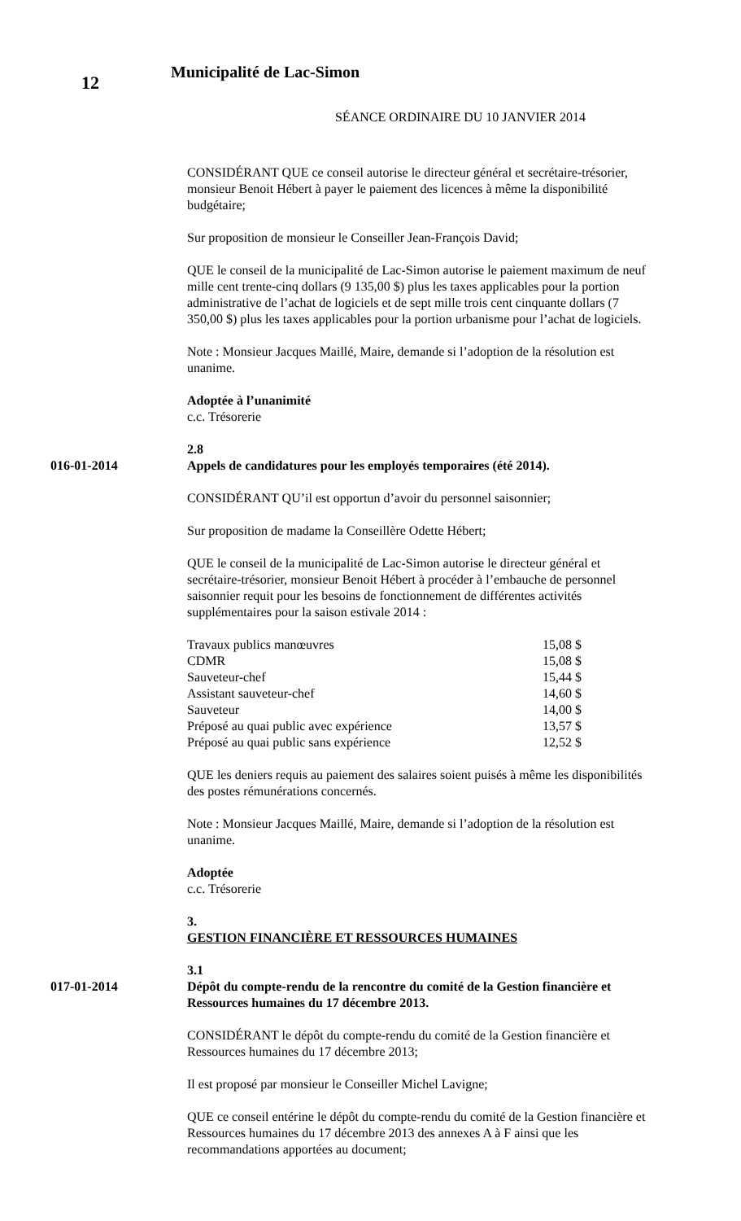12
Municipalité de Lac-Simon
SÉANCE ORDINAIRE DU 10 JANVIER 2014
CONSIDÉRANT QUE ce conseil autorise le directeur général et secrétaire-trésorier, monsieur Benoit Hébert à payer le paiement des licences à même la disponibilité budgétaire;
Sur proposition de monsieur le Conseiller Jean-François David;
QUE le conseil de la municipalité de Lac-Simon autorise le paiement maximum de neuf mille cent trente-cinq dollars (9 135,00 $) plus les taxes applicables pour la portion administrative de l’achat de logiciels et de sept mille trois cent cinquante dollars (7 350,00 $) plus les taxes applicables pour la portion urbanisme pour l’achat de logiciels.
Note : Monsieur Jacques Maillé, Maire, demande si l’adoption de la résolution est unanime.
Adoptée à l’unanimité
c.c. Trésorerie
2.8
016-01-2014 Appels de candidatures pour les employés temporaires (été 2014).
CONSIDÉRANT QU’il est opportun d’avoir du personnel saisonnier;
Sur proposition de madame la Conseillère Odette Hébert;
QUE le conseil de la municipalité de Lac-Simon autorise le directeur général et secrétaire-trésorier, monsieur Benoit Hébert à procéder à l’embauche de personnel saisonnier requit pour les besoins de fonctionnement de différentes activités supplémentaires pour la saison estivale 2014 :
| Travaux publics manœuvres | 15,08 $ |
| CDMR | 15,08 $ |
| Sauveteur-chef | 15,44 $ |
| Assistant sauveteur-chef | 14,60 $ |
| Sauveteur | 14,00 $ |
| Préposé au quai public avec expérience | 13,57 $ |
| Préposé au quai public sans expérience | 12,52 $ |
QUE les deniers requis au paiement des salaires soient puisés à même les disponibilités des postes rémunérations concernés.
Note : Monsieur Jacques Maillé, Maire, demande si l’adoption de la résolution est unanime.
Adoptée
c.c. Trésorerie
3.
GESTION FINANCIÈRE ET RESSOURCES HUMAINES
3.1
017-01-2014 Dépôt du compte-rendu de la rencontre du comité de la Gestion financière et Ressources humaines du 17 décembre 2013.
CONSIDÉRANT le dépôt du compte-rendu du comité de la Gestion financière et Ressources humaines du 17 décembre 2013;
Il est proposé par monsieur le Conseiller Michel Lavigne;
QUE ce conseil entérine le dépôt du compte-rendu du comité de la Gestion financière et Ressources humaines du 17 décembre 2013 des annexes A à F ainsi que les recommandations apportées au document;